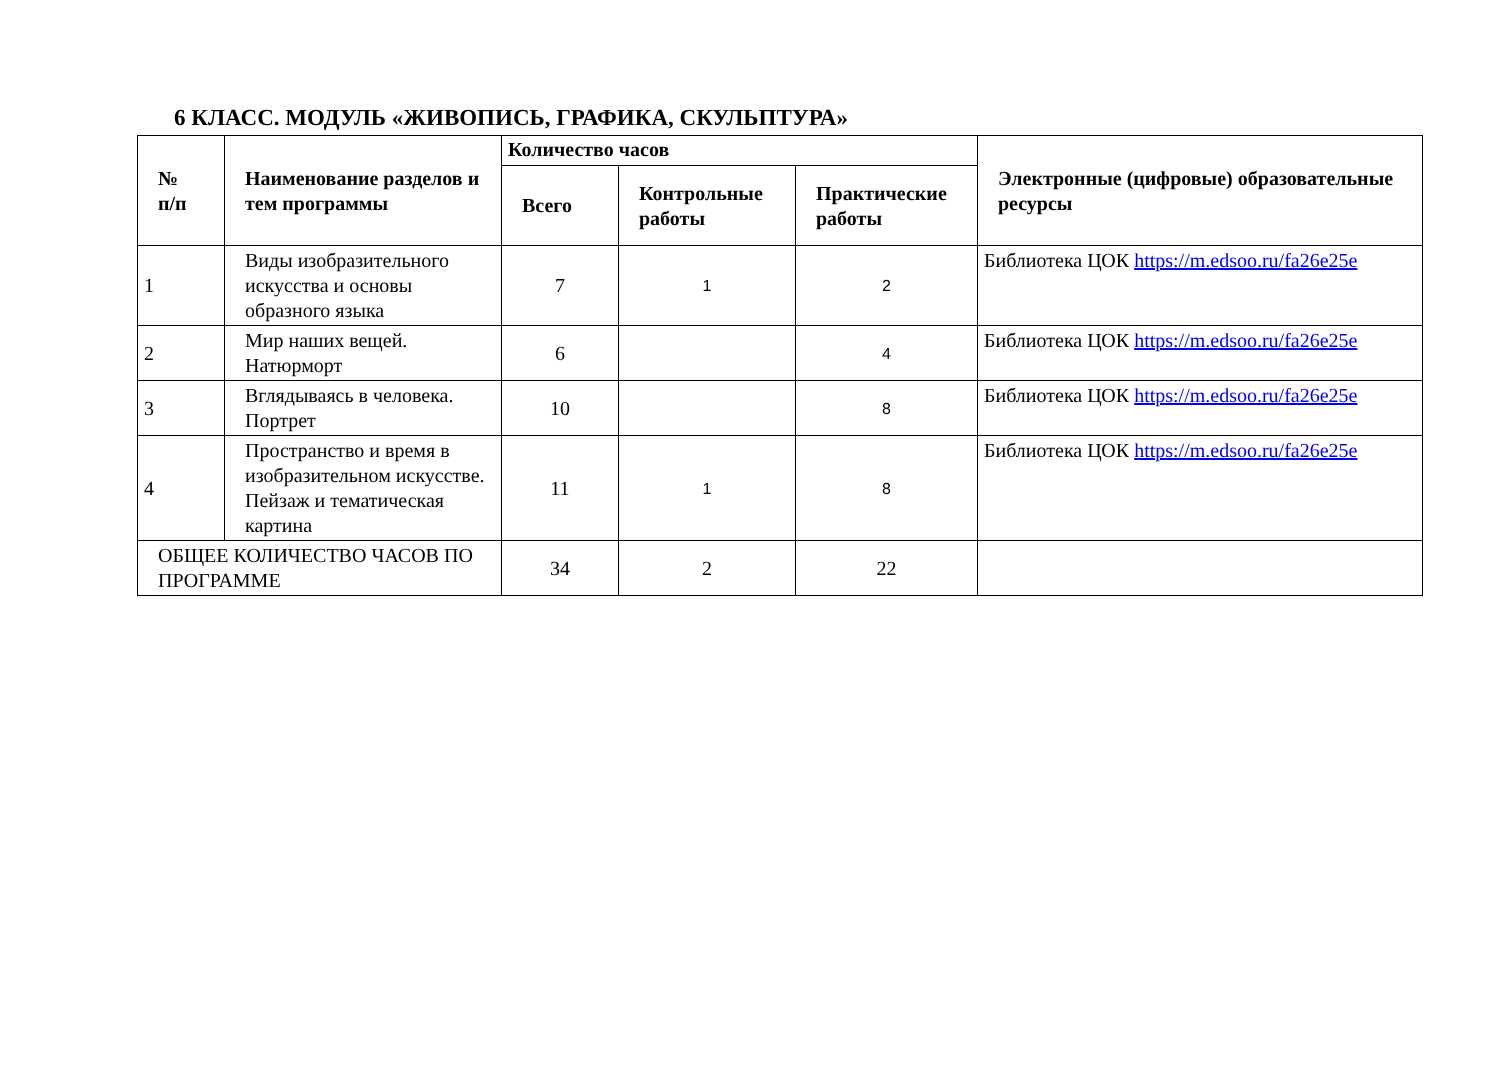6 КЛАСС. МОДУЛЬ «ЖИВОПИСЬ, ГРАФИКА, СКУЛЬПТУРА»
| № п/п | Наименование разделов и тем программы | Количество часов | | | Электронные (цифровые) образовательные ресурсы |
| --- | --- | --- | --- | --- | --- |
| | | Всего | Контрольные работы | Практические работы | |
| 1 | Виды изобразительного искусства и основы образного языка | 7 | 1 | 2 | Библиотека ЦОК https://m.edsoo.ru/fa26e25e |
| 2 | Мир наших вещей. Натюрморт | 6 | | 4 | Библиотека ЦОК https://m.edsoo.ru/fa26e25e |
| 3 | Вглядываясь в человека. Портрет | 10 | | 8 | Библиотека ЦОК https://m.edsoo.ru/fa26e25e |
| 4 | Пространство и время в изобразительном искусстве. Пейзаж и тематическая картина | 11 | 1 | 8 | Библиотека ЦОК https://m.edsoo.ru/fa26e25e |
| ОБЩЕЕ КОЛИЧЕСТВО ЧАСОВ ПО ПРОГРАММЕ | | 34 | 2 | 22 | |